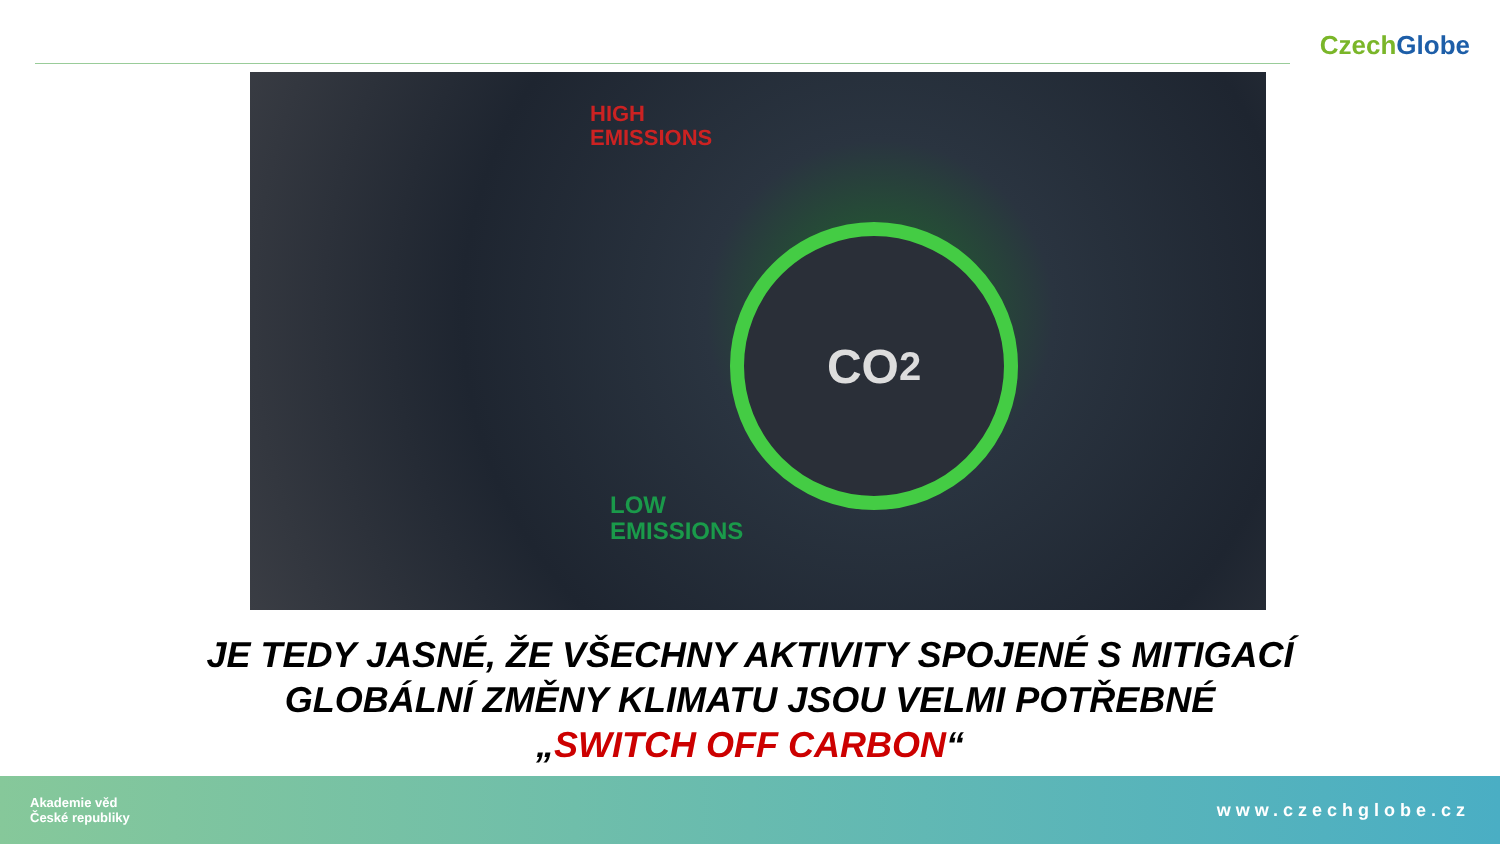Czech Globe
HIGH
EMISSIONS
CO<sub>2</sub>
LOW
EMISSIONS
JE TEDY JASNÉ, ŽE VŠECHNY AKTIVITY SPOJENÉ S MITIGACÍ
GLOBÁLNÍ ZMĚNY KLIMATU JSOU VELMI POTŘEBNÉ
„SWITCH OFF CARBON“
Akademie věd
České republiky
www.czechglobe.cz